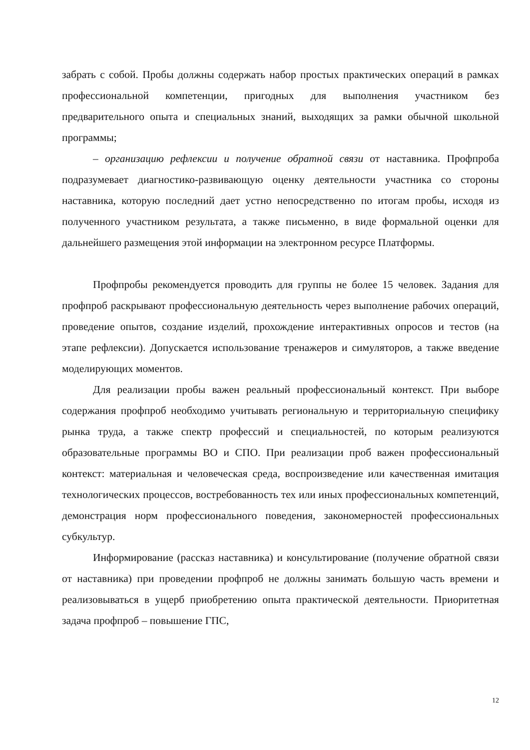забрать с собой. Пробы должны содержать набор простых практических операций в рамках профессиональной компетенции, пригодных для выполнения участником без предварительного опыта и специальных знаний, выходящих за рамки обычной школьной программы;
– организацию рефлексии и получение обратной связи от наставника. Профпроба подразумевает диагностико-развивающую оценку деятельности участника со стороны наставника, которую последний дает устно непосредственно по итогам пробы, исходя из полученного участником результата, а также письменно, в виде формальной оценки для дальнейшего размещения этой информации на электронном ресурсе Платформы.
Профпробы рекомендуется проводить для группы не более 15 человек. Задания для профпроб раскрывают профессиональную деятельность через выполнение рабочих операций, проведение опытов, создание изделий, прохождение интерактивных опросов и тестов (на этапе рефлексии). Допускается использование тренажеров и симуляторов, а также введение моделирующих моментов.
Для реализации пробы важен реальный профессиональный контекст. При выборе содержания профпроб необходимо учитывать региональную и территориальную специфику рынка труда, а также спектр профессий и специальностей, по которым реализуются образовательные программы ВО и СПО. При реализации проб важен профессиональный контекст: материальная и человеческая среда, воспроизведение или качественная имитация технологических процессов, востребованность тех или иных профессиональных компетенций, демонстрация норм профессионального поведения, закономерностей профессиональных субкультур.
Информирование (рассказ наставника) и консультирование (получение обратной связи от наставника) при проведении профпроб не должны занимать большую часть времени и реализовываться в ущерб приобретению опыта практической деятельности. Приоритетная задача профпроб – повышение ГПС,
12